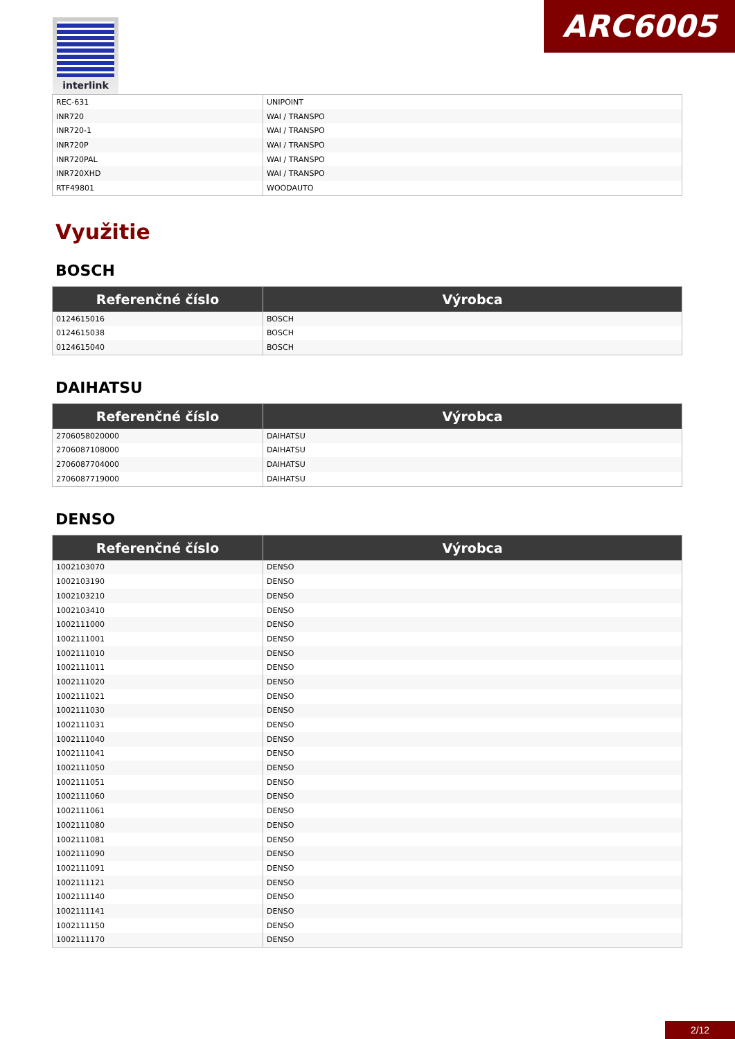interlink ARC6005
| REC-631 | UNIPOINT |
| INR720 | WAI / TRANSPO |
| INR720-1 | WAI / TRANSPO |
| INR720P | WAI / TRANSPO |
| INR720PAL | WAI / TRANSPO |
| INR720XHD | WAI / TRANSPO |
| RTF49801 | WOODAUTO |
Využitie
BOSCH
| Referenčné číslo | Výrobca |
| --- | --- |
| 0124615016 | BOSCH |
| 0124615038 | BOSCH |
| 0124615040 | BOSCH |
DAIHATSU
| Referenčné číslo | Výrobca |
| --- | --- |
| 2706058020000 | DAIHATSU |
| 2706087108000 | DAIHATSU |
| 2706087704000 | DAIHATSU |
| 2706087719000 | DAIHATSU |
DENSO
| Referenčné číslo | Výrobca |
| --- | --- |
| 1002103070 | DENSO |
| 1002103190 | DENSO |
| 1002103210 | DENSO |
| 1002103410 | DENSO |
| 1002111000 | DENSO |
| 1002111001 | DENSO |
| 1002111010 | DENSO |
| 1002111011 | DENSO |
| 1002111020 | DENSO |
| 1002111021 | DENSO |
| 1002111030 | DENSO |
| 1002111031 | DENSO |
| 1002111040 | DENSO |
| 1002111041 | DENSO |
| 1002111050 | DENSO |
| 1002111051 | DENSO |
| 1002111060 | DENSO |
| 1002111061 | DENSO |
| 1002111080 | DENSO |
| 1002111081 | DENSO |
| 1002111090 | DENSO |
| 1002111091 | DENSO |
| 1002111121 | DENSO |
| 1002111140 | DENSO |
| 1002111141 | DENSO |
| 1002111150 | DENSO |
| 1002111170 | DENSO |
2/12